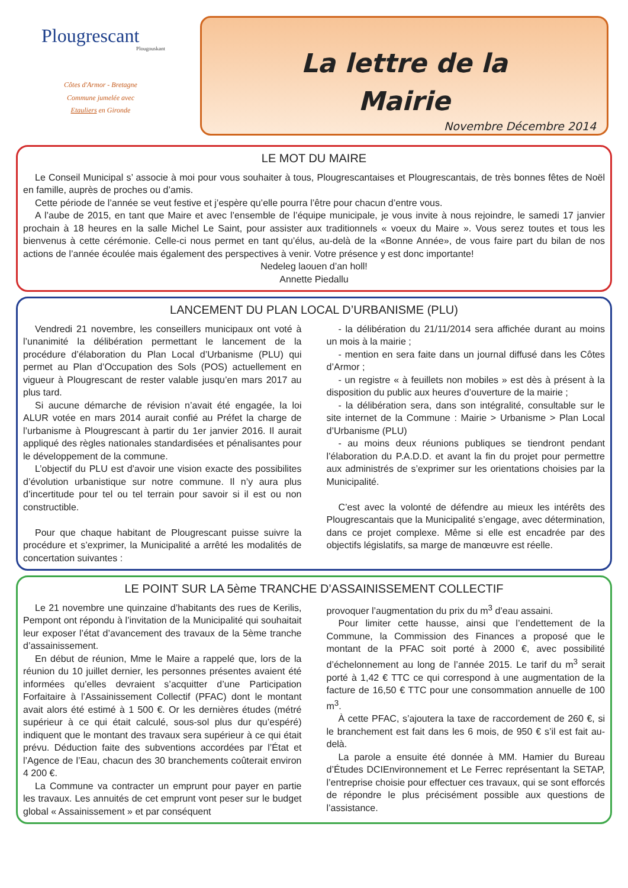Plougrescant
Plougouskant
Côtes d'Armor - Bretagne
Commune jumelée avec
Etauliers en Gironde
La lettre de la
Mairie
Novembre Décembre 2014
LE MOT DU MAIRE
Le Conseil Municipal s’ associe à moi pour vous souhaiter à tous, Plougrescantaises et Plougrescantais, de très bonnes fêtes de Noël en famille, auprès de proches ou d’amis.
Cette période de l’année se veut festive et j’espère qu’elle pourra l’être pour chacun d’entre vous.
A l’aube de 2015, en tant que Maire et avec l’ensemble de l’équipe municipale, je vous invite à nous rejoindre, le samedi 17 janvier prochain à 18 heures en la salle Michel Le Saint, pour assister aux traditionnels « voeux du Maire ». Vous serez toutes et tous les bienvenus à cette cérémonie. Celle-ci nous permet en tant qu’élus, au-delà de la «Bonne Année», de vous faire part du bilan de nos actions de l’année écoulée mais également des perspectives à venir. Votre présence y est donc importante!
Nedeleg laouen d’an holl!
Annette Piedallu
LANCEMENT DU PLAN LOCAL D’URBANISME (PLU)
Vendredi 21 novembre, les conseillers municipaux ont voté à l’unanimité la délibération permettant le lancement de la procédure d’élaboration du Plan Local d’Urbanisme (PLU) qui permet au Plan d’Occupation des Sols (POS) actuellement en vigueur à Plougrescant de rester valable jusqu’en mars 2017 au plus tard.
Si aucune démarche de révision n’avait été engagée, la loi ALUR votée en mars 2014 aurait confié au Préfet la charge de l’urbanisme à Plougrescant à partir du 1er janvier 2016. Il aurait appliqué des règles nationales standardisées et pénalisantes pour le développement de la commune.
L’objectif du PLU est d’avoir une vision exacte des possibilites d’évolution urbanistique sur notre commune. Il n’y aura plus d’incertitude pour tel ou tel terrain pour savoir si il est ou non constructible.
Pour que chaque habitant de Plougrescant puisse suivre la procédure et s’exprimer, la Municipalité a arrêté les modalités de concertation suivantes :
- la délibération du 21/11/2014 sera affichée durant au moins un mois à la mairie ;
- mention en sera faite dans un journal diffusé dans les Côtes d’Armor ;
- un registre « à feuillets non mobiles » est dès à présent à la disposition du public aux heures d’ouverture de la mairie ;
- la délibération sera, dans son intégralité, consultable sur le site internet de la Commune : Mairie > Urbanisme > Plan Local d’Urbanisme (PLU)
- au moins deux réunions publiques se tiendront pendant l’élaboration du P.A.D.D. et avant la fin du projet pour permettre aux administrés de s’exprimer sur les orientations choisies par la Municipalité.
C’est avec la volonté de défendre au mieux les intérêts des Plougrescantais que la Municipalité s’engage, avec détermination, dans ce projet complexe. Même si elle est encadrée par des objectifs législatifs, sa marge de manœuvre est réelle.
LE POINT SUR LA 5ème TRANCHE D’ASSAINISSEMENT COLLECTIF
Le 21 novembre une quinzaine d’habitants des rues de Kerilis, Pempont ont répondu à l’invitation de la Municipalité qui souhaitait leur exposer l’état d’avancement des travaux de la 5ème tranche d’assainissement.
En début de réunion, Mme le Maire a rappelé que, lors de la réunion du 10 juillet dernier, les personnes présentes avaient été informées qu’elles devraient s’acquitter d’une Participation Forfaitaire à l’Assainissement Collectif (PFAC) dont le montant avait alors été estimé à 1 500 €. Or les dernières études (métré supérieur à ce qui était calculé, sous-sol plus dur qu’espéré) indiquent que le montant des travaux sera supérieur à ce qui était prévu. Déduction faite des subventions accordées par l’État et l’Agence de l’Eau, chacun des 30 branchements coûterait environ 4 200 €.
La Commune va contracter un emprunt pour payer en partie les travaux. Les annuités de cet emprunt vont peser sur le budget global « Assainissement » et par conséquent
provoquer l’augmentation du prix du m<sup>3</sup> d’eau assaini.
Pour limiter cette hausse, ainsi que l’endettement de la Commune, la Commission des Finances a proposé que le montant de la PFAC soit porté à 2000 €, avec possibilité d’échelonnement au long de l’année 2015. Le tarif du m<sup>3</sup> serait porté à 1,42 € TTC ce qui correspond à une augmentation de la facture de 16,50 € TTC pour une consommation annuelle de 100 m<sup>3</sup>.
À cette PFAC, s’ajoutera la taxe de raccordement de 260 €, si le branchement est fait dans les 6 mois, de 950 € s’il est fait au-delà.
La parole a ensuite été donnée à MM. Hamier du Bureau d’Études DCIEnvironnement et Le Ferrec représentant la SETAP, l’entreprise choisie pour effectuer ces travaux, qui se sont efforcés de répondre le plus précisément possible aux questions de l’assistance.